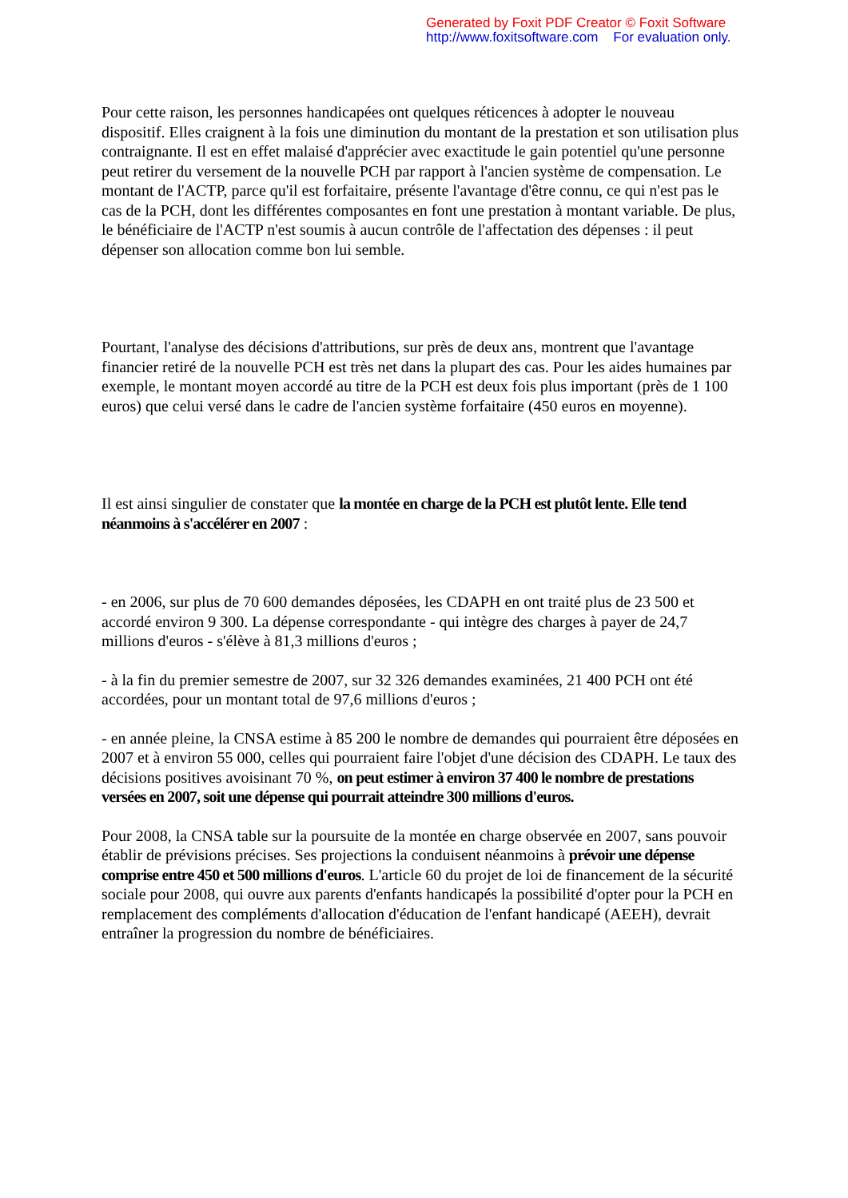Generated by Foxit PDF Creator © Foxit Software
http://www.foxitsoftware.com For evaluation only.
Pour cette raison, les personnes handicapées ont quelques réticences à adopter le nouveau dispositif. Elles craignent à la fois une diminution du montant de la prestation et son utilisation plus contraignante. Il est en effet malaisé d'apprécier avec exactitude le gain potentiel qu'une personne peut retirer du versement de la nouvelle PCH par rapport à l'ancien système de compensation. Le montant de l'ACTP, parce qu'il est forfaitaire, présente l'avantage d'être connu, ce qui n'est pas le cas de la PCH, dont les différentes composantes en font une prestation à montant variable. De plus, le bénéficiaire de l'ACTP n'est soumis à aucun contrôle de l'affectation des dépenses : il peut dépenser son allocation comme bon lui semble.
Pourtant, l'analyse des décisions d'attributions, sur près de deux ans, montrent que l'avantage financier retiré de la nouvelle PCH est très net dans la plupart des cas. Pour les aides humaines par exemple, le montant moyen accordé au titre de la PCH est deux fois plus important (près de 1 100 euros) que celui versé dans le cadre de l'ancien système forfaitaire (450 euros en moyenne).
Il est ainsi singulier de constater que la montée en charge de la PCH est plutôt lente. Elle tend néanmoins à s'accélérer en 2007 :
- en 2006, sur plus de 70 600 demandes déposées, les CDAPH en ont traité plus de 23 500 et accordé environ 9 300. La dépense correspondante - qui intègre des charges à payer de 24,7 millions d'euros - s'élève à 81,3 millions d'euros ;
- à la fin du premier semestre de 2007, sur 32 326 demandes examinées, 21 400 PCH ont été accordées, pour un montant total de 97,6 millions d'euros ;
- en année pleine, la CNSA estime à 85 200 le nombre de demandes qui pourraient être déposées en 2007 et à environ 55 000, celles qui pourraient faire l'objet d'une décision des CDAPH. Le taux des décisions positives avoisinant 70 %, on peut estimer à environ 37 400 le nombre de prestations versées en 2007, soit une dépense qui pourrait atteindre 300 millions d'euros.
Pour 2008, la CNSA table sur la poursuite de la montée en charge observée en 2007, sans pouvoir établir de prévisions précises. Ses projections la conduisent néanmoins à prévoir une dépense comprise entre 450 et 500 millions d'euros. L'article 60 du projet de loi de financement de la sécurité sociale pour 2008, qui ouvre aux parents d'enfants handicapés la possibilité d'opter pour la PCH en remplacement des compléments d'allocation d'éducation de l'enfant handicapé (AEEH), devrait entraîner la progression du nombre de bénéficiaires.